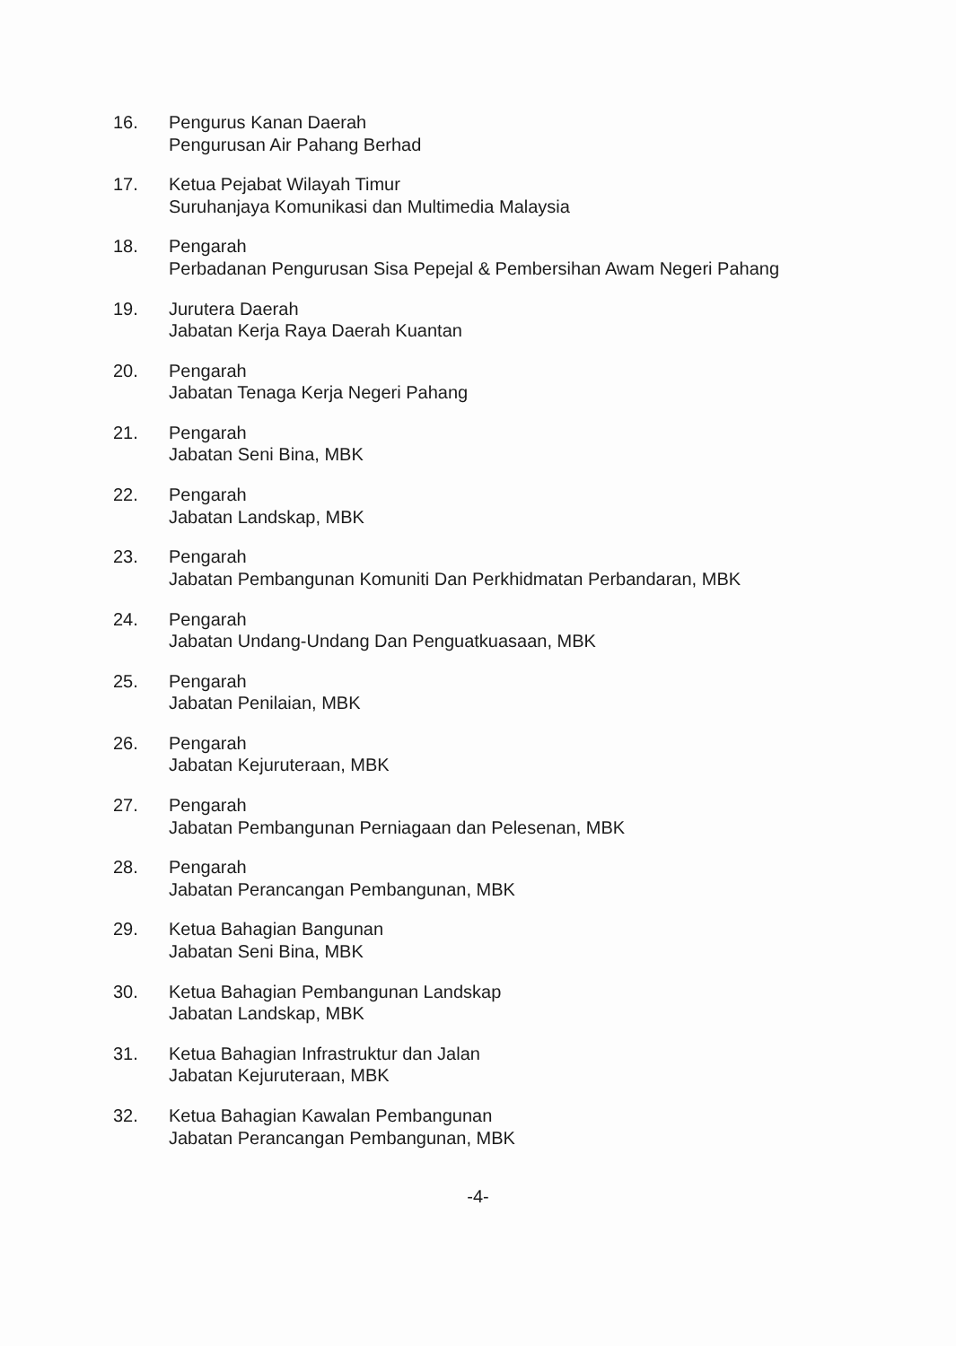16. Pengurus Kanan Daerah
Pengurusan Air Pahang Berhad
17. Ketua Pejabat Wilayah Timur
Suruhanjaya Komunikasi dan Multimedia Malaysia
18. Pengarah
Perbadanan Pengurusan Sisa Pepejal & Pembersihan Awam Negeri Pahang
19. Jurutera Daerah
Jabatan Kerja Raya Daerah Kuantan
20. Pengarah
Jabatan Tenaga Kerja Negeri Pahang
21. Pengarah
Jabatan Seni Bina, MBK
22. Pengarah
Jabatan Landskap, MBK
23. Pengarah
Jabatan Pembangunan Komuniti Dan Perkhidmatan Perbandaran, MBK
24. Pengarah
Jabatan Undang-Undang Dan Penguatkuasaan, MBK
25. Pengarah
Jabatan Penilaian, MBK
26. Pengarah
Jabatan Kejuruteraan, MBK
27. Pengarah
Jabatan Pembangunan Perniagaan dan Pelesenan, MBK
28. Pengarah
Jabatan Perancangan Pembangunan, MBK
29. Ketua Bahagian Bangunan
Jabatan Seni Bina, MBK
30. Ketua Bahagian Pembangunan Landskap
Jabatan Landskap, MBK
31. Ketua Bahagian Infrastruktur dan Jalan
Jabatan Kejuruteraan, MBK
32. Ketua Bahagian Kawalan Pembangunan
Jabatan Perancangan Pembangunan, MBK
-4-